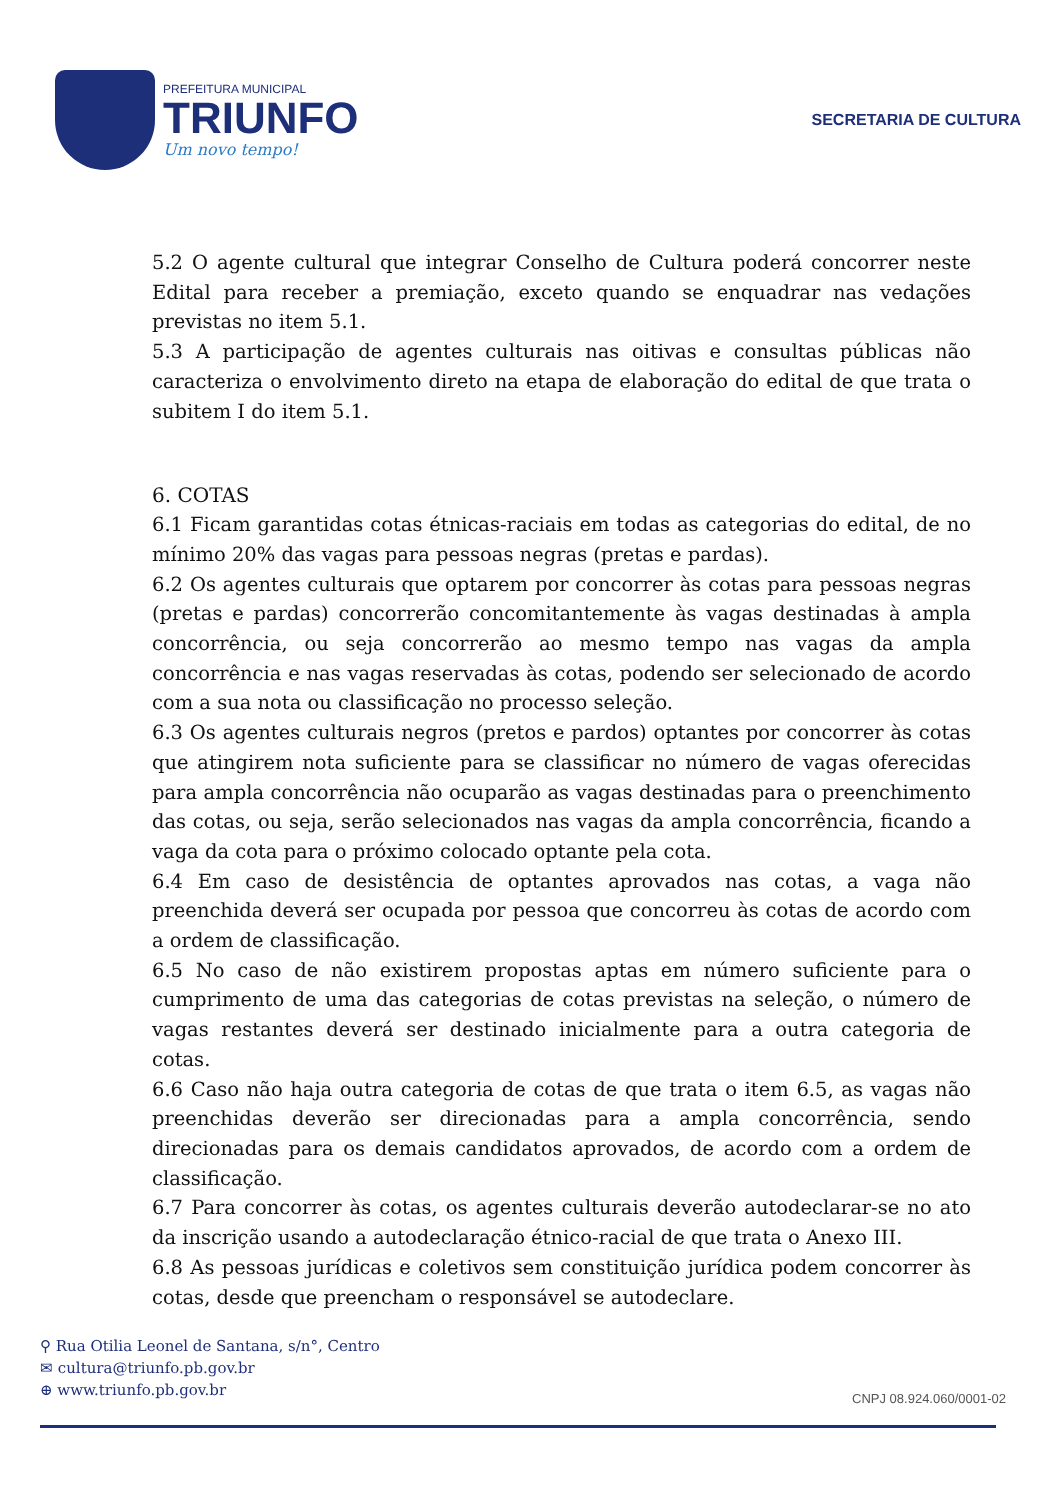PREFEITURA MUNICIPAL
TRIUNFO
Um novo tempo!
SECRETARIA DE CULTURA
5.2 O agente cultural que integrar Conselho de Cultura poderá concorrer neste Edital para receber a premiação, exceto quando se enquadrar nas vedações previstas no item 5.1.
5.3 A participação de agentes culturais nas oitivas e consultas públicas não caracteriza o envolvimento direto na etapa de elaboração do edital de que trata o subitem I do item 5.1.
6. COTAS
6.1 Ficam garantidas cotas étnicas-raciais em todas as categorias do edital, de no mínimo 20% das vagas para pessoas negras (pretas e pardas).
6.2 Os agentes culturais que optarem por concorrer às cotas para pessoas negras (pretas e pardas) concorrerão concomitantemente às vagas destinadas à ampla concorrência, ou seja concorrerão ao mesmo tempo nas vagas da ampla concorrência e nas vagas reservadas às cotas, podendo ser selecionado de acordo com a sua nota ou classificação no processo seleção.
6.3 Os agentes culturais negros (pretos e pardos) optantes por concorrer às cotas que atingirem nota suficiente para se classificar no número de vagas oferecidas para ampla concorrência não ocuparão as vagas destinadas para o preenchimento das cotas, ou seja, serão selecionados nas vagas da ampla concorrência, ficando a vaga da cota para o próximo colocado optante pela cota.
6.4 Em caso de desistência de optantes aprovados nas cotas, a vaga não preenchida deverá ser ocupada por pessoa que concorreu às cotas de acordo com a ordem de classificação.
6.5 No caso de não existirem propostas aptas em número suficiente para o cumprimento de uma das categorias de cotas previstas na seleção, o número de vagas restantes deverá ser destinado inicialmente para a outra categoria de cotas.
6.6 Caso não haja outra categoria de cotas de que trata o item 6.5, as vagas não preenchidas deverão ser direcionadas para a ampla concorrência, sendo direcionadas para os demais candidatos aprovados, de acordo com a ordem de classificação.
6.7 Para concorrer às cotas, os agentes culturais deverão autodeclarar-se no ato da inscrição usando a autodeclaração étnico-racial de que trata o Anexo III.
6.8 As pessoas jurídicas e coletivos sem constituição jurídica podem concorrer às cotas, desde que preencham o responsável se autodeclare.
⚲ Rua Otilia Leonel de Santana, s/n°, Centro
✉ cultura@triunfo.pb.gov.br
⊕ www.triunfo.pb.gov.br
CNPJ 08.924.060/0001-02